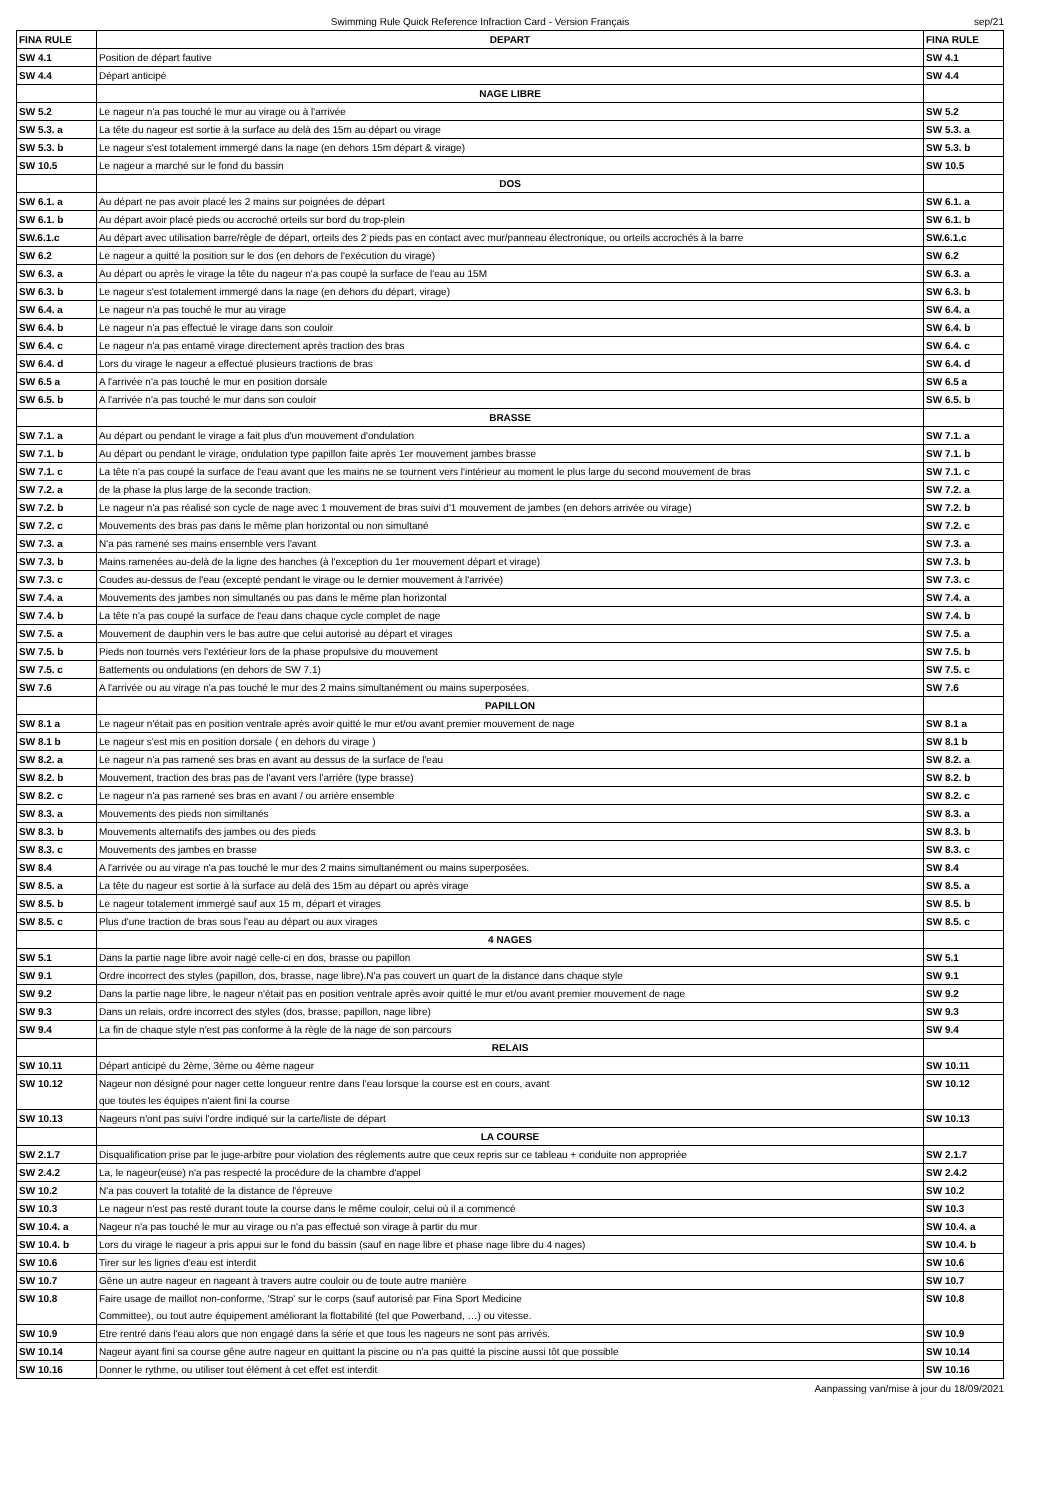Swimming Rule Quick Reference Infraction Card - Version Français
sep/21
| FINA RULE | DEPART | FINA RULE |
| --- | --- | --- |
| SW 4.1 | Position de départ fautive | SW 4.1 |
| SW 4.4 | Départ anticipé | SW 4.4 |
| | NAGE LIBRE | |
| SW 5.2 | Le nageur n'a pas touché le mur au virage ou à l'arrivée | SW 5.2 |
| SW 5.3. a | La tête du nageur est sortie à la surface au delà des 15m au départ ou virage | SW 5.3. a |
| SW 5.3. b | Le nageur s'est totalement immergé dans la nage (en dehors 15m départ & virage) | SW 5.3. b |
| SW 10.5 | Le nageur a marché sur le fond du bassin | SW 10.5 |
| | DOS | |
| SW 6.1. a | Au départ ne pas avoir placé les 2 mains sur poignées de départ | SW 6.1. a |
| SW 6.1. b | Au départ avoir placé pieds ou accroché orteils sur bord du trop-plein | SW 6.1. b |
| SW.6.1.c | Au départ avec utilisation barre/règle de départ, orteils des 2 pieds pas en contact avec mur/panneau électronique, ou orteils accrochés à la barre | SW.6.1.c |
| SW 6.2 | Le nageur a quitté la position sur le dos (en dehors de l'exécution du virage) | SW 6.2 |
| SW 6.3. a | Au départ ou après le virage la tête du nageur n'a pas coupé la surface de l'eau au 15M | SW 6.3. a |
| SW 6.3. b | Le nageur s'est totalement immergé dans la nage (en dehors du départ, virage) | SW 6.3. b |
| SW 6.4. a | Le nageur n'a pas touché le mur au virage | SW 6.4. a |
| SW 6.4. b | Le nageur n'a pas effectué le virage dans son couloir | SW 6.4. b |
| SW 6.4. c | Le nageur n'a pas entamé virage directement après traction des bras | SW 6.4. c |
| SW 6.4. d | Lors du virage le nageur a effectué plusieurs tractions de bras | SW 6.4. d |
| SW 6.5 a | A l'arrivée n'a pas touché le mur en position dorsale | SW 6.5 a |
| SW 6.5. b | A l'arrivée n'a pas touché le mur dans son couloir | SW 6.5. b |
| | BRASSE | |
| SW 7.1. a | Au départ ou pendant le virage a fait plus d'un mouvement d'ondulation | SW 7.1. a |
| SW 7.1. b | Au départ ou pendant le virage, ondulation type papillon faite après 1er mouvement jambes brasse | SW 7.1. b |
| SW 7.1. c | La tête n'a pas coupé la surface de l'eau avant que les mains ne se tournent vers l'intérieur au moment le plus large du second mouvement de bras | SW 7.1. c |
| SW 7.2. a | de la phase la plus large de la seconde traction. | SW 7.2. a |
| SW 7.2. b | Le nageur n'a pas réalisé son cycle de nage avec 1 mouvement de bras suivi d'1 mouvement de jambes (en dehors arrivée ou virage) | SW 7.2. b |
| SW 7.2. c | Mouvements des bras pas dans le même plan horizontal ou non simultané | SW 7.2. c |
| SW 7.3. a | N'a pas ramené ses mains ensemble vers l'avant | SW 7.3. a |
| SW 7.3. b | Mains ramenées au-delà de la ligne des hanches (à l'exception du 1er mouvement départ et virage) | SW 7.3. b |
| SW 7.3. c | Coudes au-dessus de l'eau (excepté pendant le virage ou le dernier mouvement à l'arrivée) | SW 7.3. c |
| SW 7.4. a | Mouvements des jambes non simultanés ou pas dans le même plan horizontal | SW 7.4. a |
| SW 7.4. b | La tête n'a pas coupé la surface de l'eau dans chaque cycle complet de nage | SW 7.4. b |
| SW 7.5. a | Mouvement de dauphin vers le bas autre que celui autorisé au départ et virages | SW 7.5. a |
| SW 7.5. b | Pieds non tournés vers l'extérieur lors de la phase propulsive du mouvement | SW 7.5. b |
| SW 7.5. c | Battements ou ondulations (en dehors de SW 7.1) | SW 7.5. c |
| SW 7.6 | A l'arrivée ou au virage n'a pas touché le mur des 2 mains simultanément ou mains superposées. | SW 7.6 |
| | PAPILLON | |
| SW 8.1 a | Le nageur n'était pas en position ventrale après avoir quitté le mur et/ou avant premier mouvement de nage | SW 8.1 a |
| SW 8.1 b | Le nageur s'est mis en position dorsale ( en dehors du virage ) | SW 8.1 b |
| SW 8.2. a | Le nageur n'a pas ramené ses bras en avant au dessus de la surface de l'eau | SW 8.2. a |
| SW 8.2. b | Mouvement, traction des bras pas de l'avant vers l'arrière (type brasse) | SW 8.2. b |
| SW 8.2. c | Le nageur n'a pas ramené ses bras en avant / ou arrière ensemble | SW 8.2. c |
| SW 8.3. a | Mouvements des pieds non similtanés | SW 8.3. a |
| SW 8.3. b | Mouvements alternatifs des jambes ou des pieds | SW 8.3. b |
| SW 8.3. c | Mouvements des jambes en brasse | SW 8.3. c |
| SW 8.4 | A l'arrivée ou au virage n'a pas touché le mur des 2 mains simultanément ou mains superposées. | SW 8.4 |
| SW 8.5. a | La tête du nageur est sortie à la surface au delà des 15m au départ ou après virage | SW 8.5. a |
| SW 8.5. b | Le nageur totalement immergé sauf aux 15 m, départ et virages | SW 8.5. b |
| SW 8.5. c | Plus d'une traction de bras sous l'eau au départ ou aux virages | SW 8.5. c |
| | 4 NAGES | |
| SW 5.1 | Dans la partie nage libre avoir nagé celle-ci en dos, brasse ou papillon | SW 5.1 |
| SW 9.1 | Ordre incorrect des styles (papillon, dos, brasse, nage libre).N'a pas couvert un quart de la distance dans chaque style | SW 9.1 |
| SW 9.2 | Dans la partie nage libre, le nageur n'était pas en position ventrale après avoir quitté le mur et/ou avant premier mouvement de nage | SW 9.2 |
| SW 9.3 | Dans un relais, ordre incorrect des styles (dos, brasse, papillon, nage libre) | SW 9.3 |
| SW 9.4 | La fin de chaque style n'est pas conforme à la règle de la nage de son parcours | SW 9.4 |
| | RELAIS | |
| SW 10.11 | Départ anticipé du 2ème, 3ème ou 4ème nageur | SW 10.11 |
| SW 10.12 | Nageur non désigné pour nager cette longueur rentre dans l'eau lorsque la course est en cours, avant que toutes les équipes n'aient fini la course | SW 10.12 |
| SW 10.13 | Nageurs n'ont pas suivi l'ordre indiqué sur la carte/liste de départ | SW 10.13 |
| | LA COURSE | |
| SW 2.1.7 | Disqualification prise par le juge-arbitre pour violation des réglements autre que ceux repris sur ce tableau + conduite non appropriée | SW 2.1.7 |
| SW 2.4.2 | La, le nageur(euse) n'a pas respecté la procédure de la chambre d'appel | SW 2.4.2 |
| SW 10.2 | N'a pas couvert la totalité de la distance de l'épreuve | SW 10.2 |
| SW 10.3 | Le nageur n'est pas resté durant toute la course dans le même couloir, celui où il a commencé | SW 10.3 |
| SW 10.4. a | Nageur n'a pas touché le mur au virage ou n'a pas effectué son virage à partir du mur | SW 10.4. a |
| SW 10.4. b | Lors du virage le nageur a pris appui sur le fond du bassin (sauf en nage libre et phase nage libre du 4 nages) | SW 10.4. b |
| SW 10.6 | Tirer sur les lignes d'eau est interdit | SW 10.6 |
| SW 10.7 | Gêne un autre nageur en nageant à travers autre couloir ou de toute autre manière | SW 10.7 |
| SW 10.8 | Faire usage de maillot non-conforme, 'Strap' sur le corps (sauf autorisé par Fina Sport Medicine Committee), ou tout autre équipement améliorant la flottabilité (tel que Powerband, …) ou vitesse. | SW 10.8 |
| SW 10.9 | Etre rentré dans l'eau alors que non engagé dans la série et que tous les nageurs ne sont pas arrivés. | SW 10.9 |
| SW 10.14 | Nageur ayant fini sa course gêne autre nageur en quittant la piscine ou n'a pas quitté la piscine aussi tôt que possible | SW 10.14 |
| SW 10.16 | Donner le rythme, ou utiliser tout élément à cet effet est interdit | SW 10.16 |
Aanpassing van/mise à jour du 18/09/2021